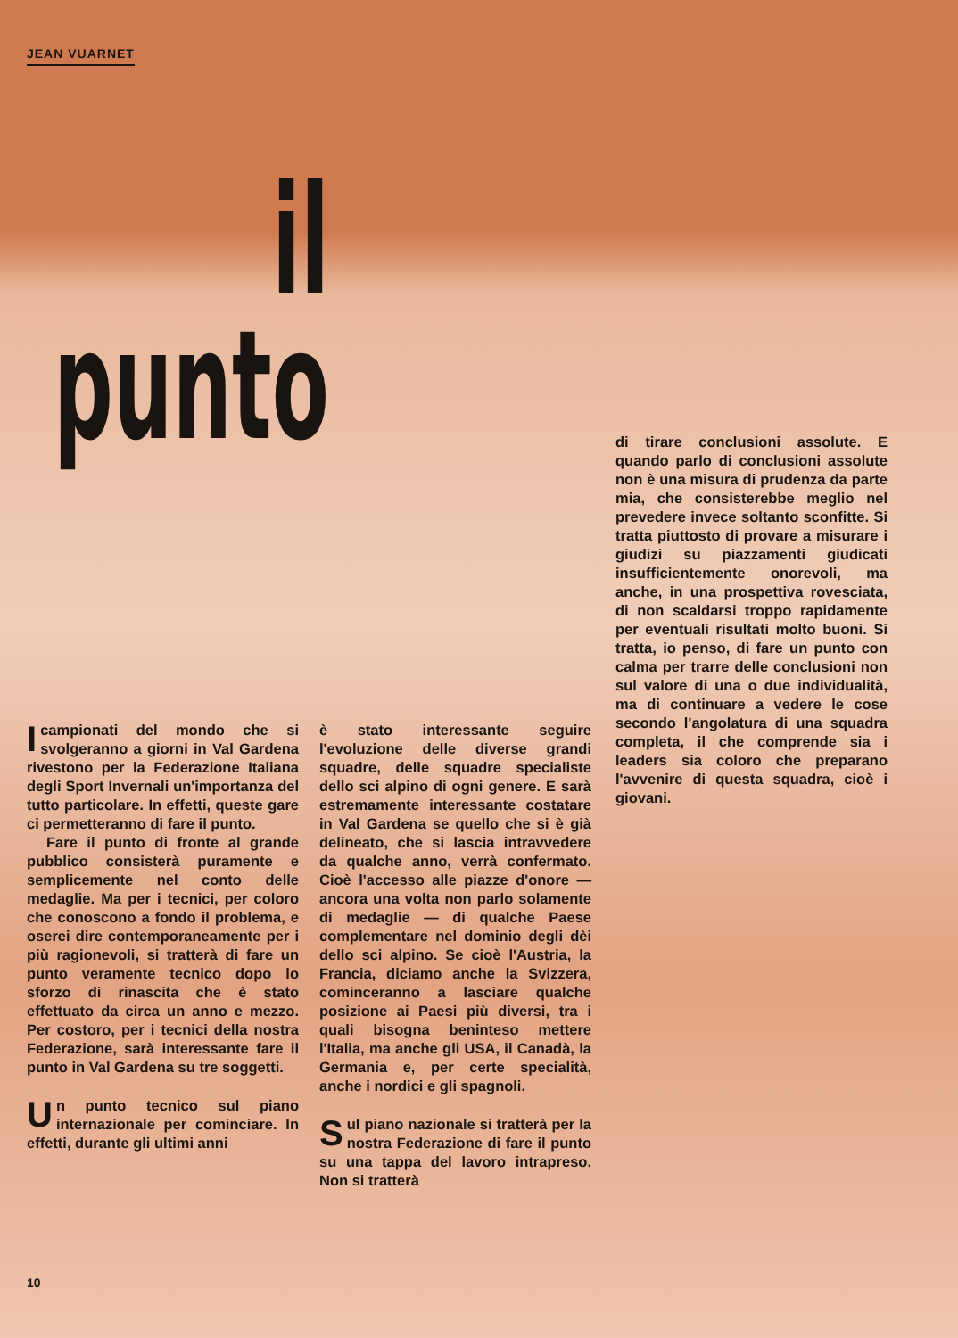JEAN VUARNET
il
punto
I campionati del mondo che si svolgeranno a giorni in Val Gardena rivestono per la Federazione Italiana degli Sport Invernali un'importanza del tutto particolare. In effetti, queste gare ci permetteranno di fare il punto.
Fare il punto di fronte al grande pubblico consisterà puramente e semplicemente nel conto delle medaglie. Ma per i tecnici, per coloro che conoscono a fondo il problema, e oserei dire contemporaneamente per i più ragionevoli, si tratterà di fare un punto veramente tecnico dopo lo sforzo di rinascita che è stato effettuato da circa un anno e mezzo. Per costoro, per i tecnici della nostra Federazione, sarà interessante fare il punto in Val Gardena su tre soggetti.
Un punto tecnico sul piano internazionale per cominciare. In effetti, durante gli ultimi anni
è stato interessante seguire l'evoluzione delle diverse grandi squadre, delle squadre specialiste dello sci alpino di ogni genere. E sarà estremamente interessante costatare in Val Gardena se quello che si è già delineato, che si lascia intravvedere da qualche anno, verrà confermato. Cioè l'accesso alle piazze d'onore — ancora una volta non parlo solamente di medaglie — di qualche Paese complementare nel dominio degli dèi dello sci alpino. Se cioè l'Austria, la Francia, diciamo anche la Svizzera, cominceranno a lasciare qualche posizione ai Paesi più diversi, tra i quali bisogna beninteso mettere l'Italia, ma anche gli USA, il Canadà, la Germania e, per certe specialità, anche i nordici e gli spagnoli.
Sul piano nazionale si tratterà per la nostra Federazione di fare il punto su una tappa del lavoro intrapreso. Non si tratterà
di tirare conclusioni assolute. E quando parlo di conclusioni assolute non è una misura di prudenza da parte mia, che consisterebbe meglio nel prevedere invece soltanto sconfitte. Si tratta piuttosto di provare a misurare i giudizi su piazzamenti giudicati insufficientemente onorevoli, ma anche, in una prospettiva rovesciata, di non scaldarsi troppo rapidamente per eventuali risultati molto buoni. Si tratta, io penso, di fare un punto con calma per trarre delle conclusioni non sul valore di una o due individualità, ma di continuare a vedere le cose secondo l'angolatura di una squadra completa, il che comprende sia i leaders sia coloro che preparano l'avvenire di questa squadra, cioè i giovani.
10